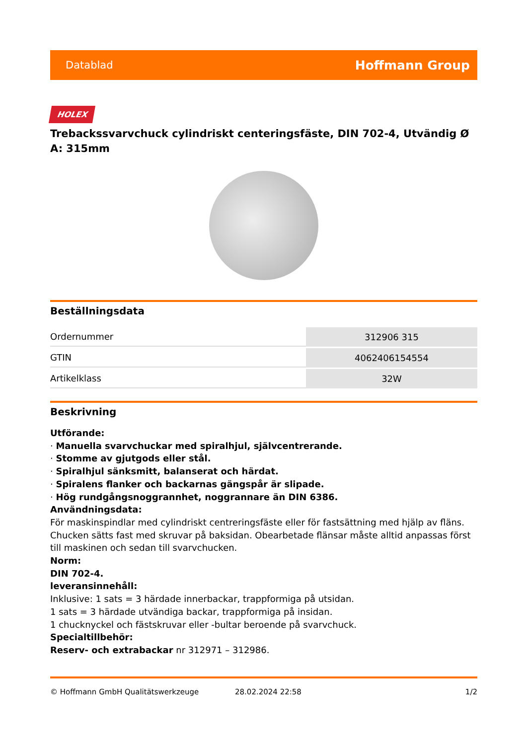Datablad Hoffmann Group
HOLEX
Trebackssvarvchuck cylindriskt centeringsfäste, DIN 702-4, Utvändig Ø A: 315mm
Beställningsdata
| Ordernummer | 312906 315 |
| GTIN | 4062406154554 |
| Artikelklass | 32W |
Beskrivning
Utförande:
· Manuella svarvchuckar med spiralhjul, självcentrerande.
· Stomme av gjutgods eller stål.
· Spiralhjul sänksmitt, balanserat och härdat.
· Spiralens flanker och backarnas gängspår är slipade.
· Hög rundgångsnoggrannhet, noggrannare än DIN 6386.
Användningsdata:
För maskinspindlar med cylindriskt centreringsfäste eller för fastsättning med hjälp av fläns. Chucken sätts fast med skruvar på baksidan. Obearbetade flänsar måste alltid anpassas först till maskinen och sedan till svarvchucken.
Norm:
DIN 702-4.
leveransinnehåll:
Inklusive: 1 sats = 3 härdade innerbackar, trappformiga på utsidan.
1 sats = 3 härdade utvändiga backar, trappformiga på insidan.
1 chucknyckel och fästskruvar eller -bultar beroende på svarvchuck.
Specialtillbehör:
Reserv- och extrabackar nr 312971 – 312986.
© Hoffmann GmbH Qualitätswerkzeuge 28.02.2024 22:58 1/2